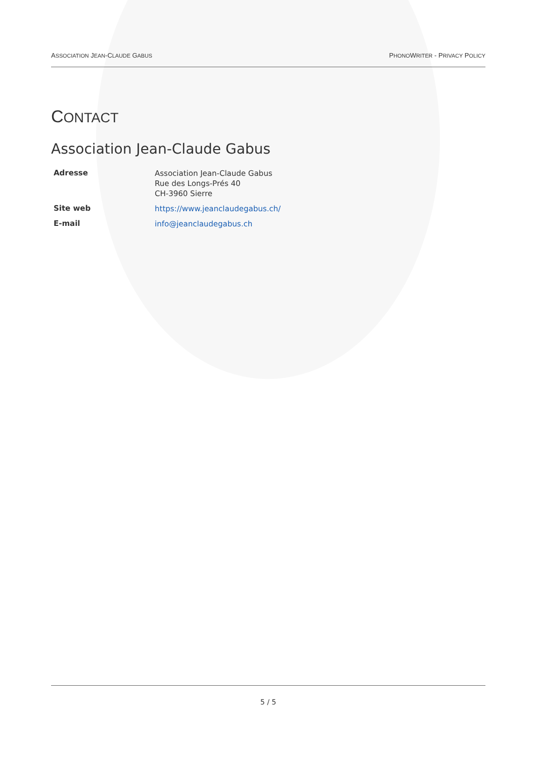ASSOCIATION JEAN-CLAUDE GABUS PHONOWRITER - PRIVACY POLICY
CONTACT
Association Jean-Claude Gabus
| Adresse | Association Jean-Claude Gabus Rue des Longs-Prés 40 CH-3960 Sierre |
| Site web | https://www.jeanclaudegabus.ch/ |
| E-mail | info@jeanclaudegabus.ch |
5 / 5